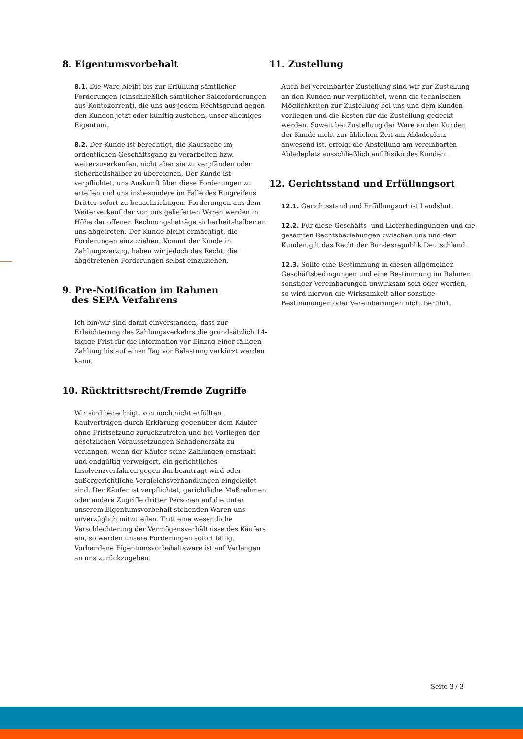8. Eigentumsvorbehalt
8.1. Die Ware bleibt bis zur Erfüllung sämtlicher Forderungen (einschließlich sämtlicher Saldoforderungen aus Kontokorrent), die uns aus jedem Rechtsgrund gegen den Kunden jetzt oder künftig zustehen, unser alleiniges Eigentum.
8.2. Der Kunde ist berechtigt, die Kaufsache im ordentlichen Geschäftsgang zu verarbeiten bzw. weiterzuverkaufen, nicht aber sie zu verpfänden oder sicherheitshalber zu übereignen. Der Kunde ist verpflichtet, uns Auskunft über diese Forderungen zu erteilen und uns insbesondere im Falle des Eingreifens Dritter sofort zu benachrichtigen. Forderungen aus dem Weiterverkauf der von uns gelieferten Waren werden in Höhe der offenen Rechnungsbeträge sicherheitshalber an uns abgetreten. Der Kunde bleibt ermächtigt, die Forderungen einzuziehen. Kommt der Kunde in Zahlungsverzug, haben wir jedoch das Recht, die abgetretenen Forderungen selbst einzuziehen.
9. Pre-Notification im Rahmen
des SEPA Verfahrens
Ich bin/wir sind damit einverstanden, dass zur Erleichterung des Zahlungsverkehrs die grundsätzlich 14-tägige Frist für die Information vor Einzug einer fälligen Zahlung bis auf einen Tag vor Belastung verkürzt werden kann.
10. Rücktrittsrecht/Fremde Zugriffe
Wir sind berechtigt, von noch nicht erfüllten Kaufverträgen durch Erklärung gegenüber dem Käufer ohne Fristsetzung zurückzutreten und bei Vorliegen der gesetzlichen Voraussetzungen Schadenersatz zu verlangen, wenn der Käufer seine Zahlungen ernsthaft und endgültig verweigert, ein gerichtliches Insolvenzverfahren gegen ihn beantragt wird oder außergerichtliche Vergleichsverhandlungen eingeleitet sind. Der Käufer ist verpflichtet, gerichtliche Maßnahmen oder andere Zugriffe dritter Personen auf die unter unserem Eigentumsvorbehalt stehenden Waren uns unverzüglich mitzuteilen. Tritt eine wesentliche Verschlechterung der Vermögensverhältnisse des Käufers ein, so werden unsere Forderungen sofort fällig. Vorhandene Eigentumsvorbehaltsware ist auf Verlangen an uns zurückzugeben.
11. Zustellung
Auch bei vereinbarter Zustellung sind wir zur Zustellung an den Kunden nur verpflichtet, wenn die technischen Möglichkeiten zur Zustellung bei uns und dem Kunden vorliegen und die Kosten für die Zustellung gedeckt werden. Soweit bei Zustellung der Ware an den Kunden der Kunde nicht zur üblichen Zeit am Abladeplatz anwesend ist, erfolgt die Abstellung am vereinbarten Abladeplatz ausschließlich auf Risiko des Kunden.
12. Gerichtsstand und Erfüllungsort
12.1. Gerichtsstand und Erfüllungsort ist Landshut.
12.2. Für diese Geschäfts- und Lieferbedingungen und die gesamten Rechtsbeziehungen zwischen uns und dem Kunden gilt das Recht der Bundesrepublik Deutschland.
12.3. Sollte eine Bestimmung in diesen allgemeinen Geschäftsbedingungen und eine Bestimmung im Rahmen sonstiger Vereinbarungen unwirksam sein oder werden, so wird hiervon die Wirksamkeit aller sonstige Bestimmungen oder Vereinbarungen nicht berührt.
Seite 3 / 3